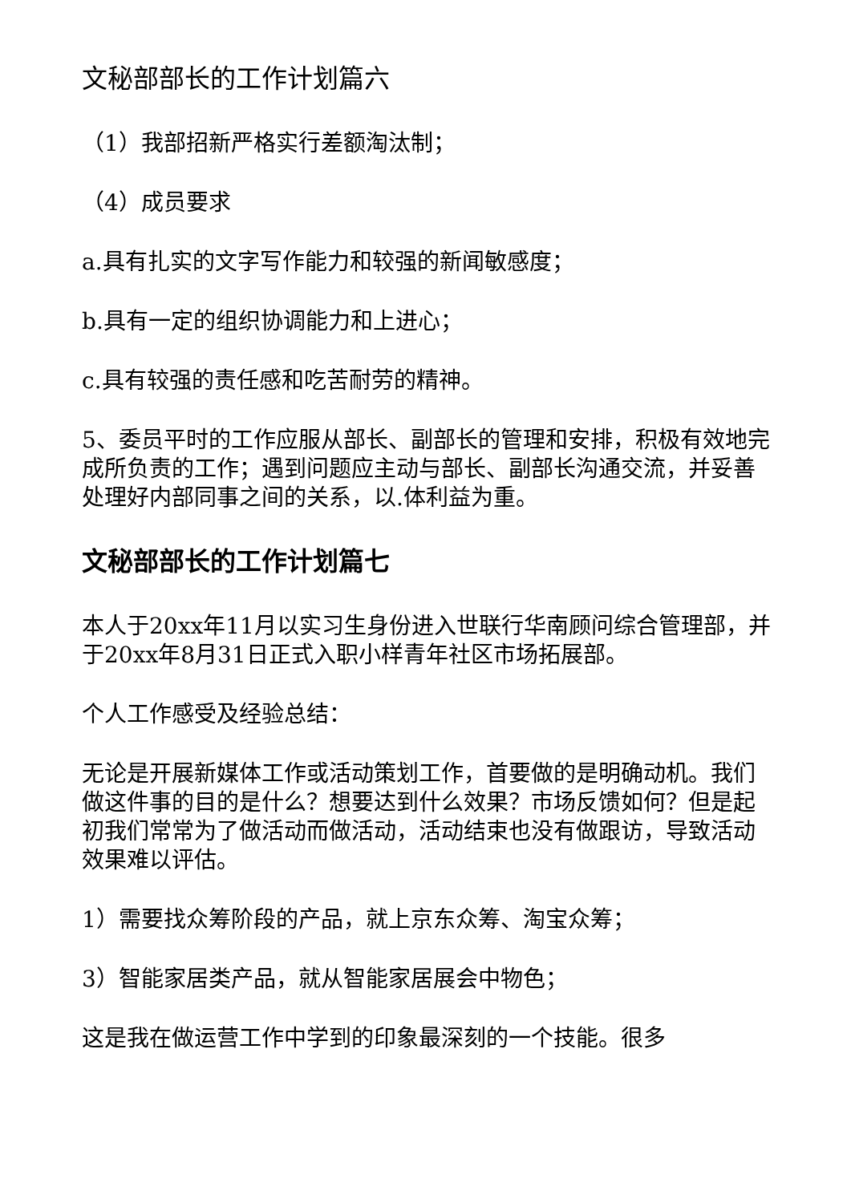文秘部部长的工作计划篇六
（1）我部招新严格实行差额淘汰制；
（4）成员要求
a.具有扎实的文字写作能力和较强的新闻敏感度；
b.具有一定的组织协调能力和上进心；
c.具有较强的责任感和吃苦耐劳的精神。
5、委员平时的工作应服从部长、副部长的管理和安排，积极有效地完成所负责的工作；遇到问题应主动与部长、副部长沟通交流，并妥善处理好内部同事之间的关系，以.体利益为重。
文秘部部长的工作计划篇七
本人于20xx年11月以实习生身份进入世联行华南顾问综合管理部，并于20xx年8月31日正式入职小样青年社区市场拓展部。
个人工作感受及经验总结：
无论是开展新媒体工作或活动策划工作，首要做的是明确动机。我们做这件事的目的是什么？想要达到什么效果？市场反馈如何？但是起初我们常常为了做活动而做活动，活动结束也没有做跟访，导致活动效果难以评估。
1）需要找众筹阶段的产品，就上京东众筹、淘宝众筹；
3）智能家居类产品，就从智能家居展会中物色；
这是我在做运营工作中学到的印象最深刻的一个技能。很多